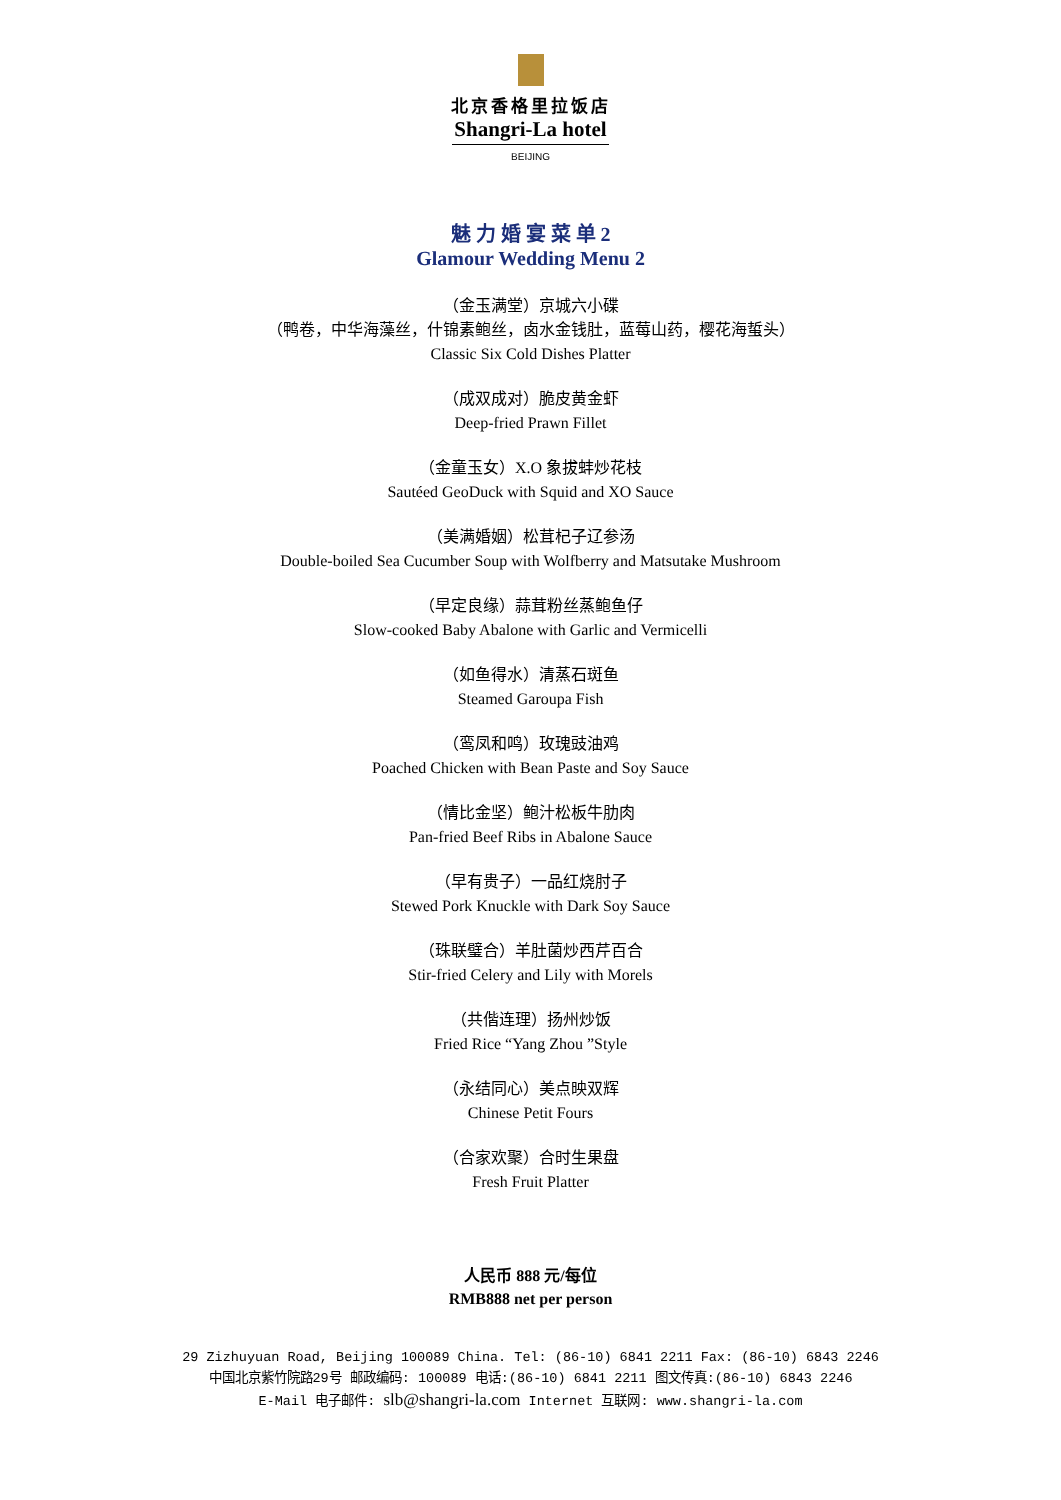北京香格里拉饭店
Shangri-La hotel
BEIJING
魅 力 婚 宴 菜 单 2
Glamour Wedding Menu 2
（金玉满堂）京城六小碟
（鸭卷，中华海藻丝，什锦素鲍丝，卤水金钱肚，蓝莓山药，樱花海蜇头）
Classic Six Cold Dishes Platter
（成双成对）脆皮黄金虾
Deep-fried Prawn Fillet
（金童玉女）X.O 象拔蚌炒花枝
Sautéed GeoDuck with Squid and XO Sauce
（美满婚姻）松茸杞子辽参汤
Double-boiled Sea Cucumber Soup with Wolfberry and Matsutake Mushroom
（早定良缘）蒜茸粉丝蒸鲍鱼仔
Slow-cooked Baby Abalone with Garlic and Vermicelli
（如鱼得水）清蒸石斑鱼
Steamed Garoupa Fish
（鸾凤和鸣）玫瑰豉油鸡
Poached Chicken with Bean Paste and Soy Sauce
（情比金坚）鲍汁松板牛肋肉
Pan-fried Beef Ribs in Abalone Sauce
（早有贵子）一品红烧肘子
Stewed Pork Knuckle with Dark Soy Sauce
（珠联璧合）羊肚菌炒西芹百合
Stir-fried Celery and Lily with Morels
（共偕连理）扬州炒饭
Fried Rice “Yang Zhou ”Style
（永结同心）美点映双辉
Chinese Petit Fours
（合家欢聚）合时生果盘
Fresh Fruit Platter
人民币 888 元/每位
RMB888 net per person
29 Zizhuyuan Road, Beijing 100089 China. Tel: (86-10) 6841 2211 Fax: (86-10) 6843 2246
中国北京紫竹院路29号 邮政编码: 100089 电话:(86-10) 6841 2211 图文传真:(86-10) 6843 2246
E-Mail 电子邮件: slb@shangri-la.com Internet 互联网: www.shangri-la.com